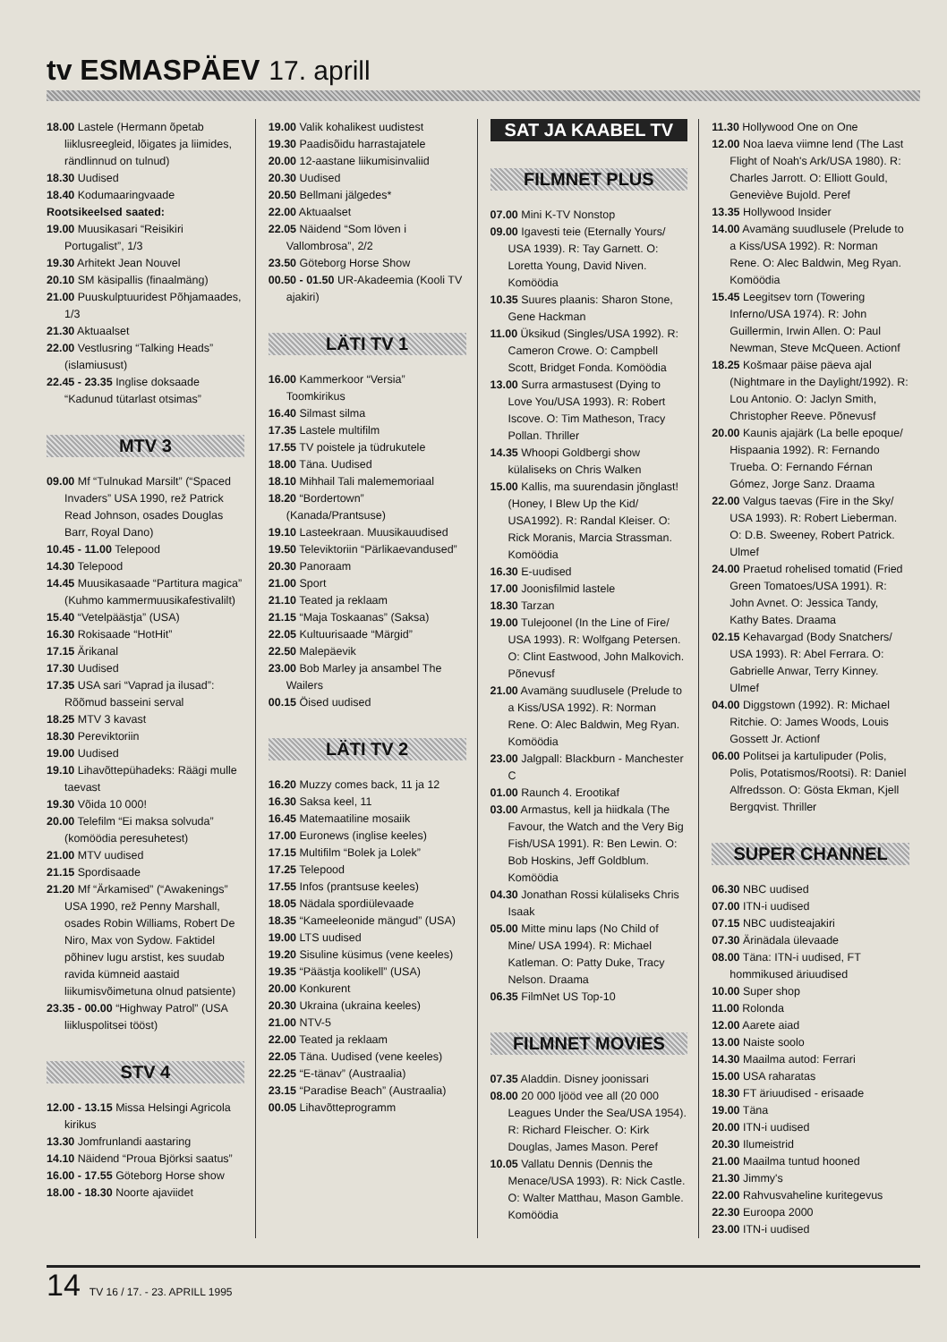tv ESMASPÄEV 17. aprill
18.00 Lastele (Hermann õpetab liiklusreegleid, lõigates ja liimides, rändlinnud on tulnud)
18.30 Uudised
18.40 Kodumaaringvaade
Rootsikeelsed saated:
19.00 Muusikasari “Reisikiri Portugalist”, 1/3
19.30 Arhitekt Jean Nouvel
20.10 SM käsipallis (finaalmäng)
21.00 Puuskulptuuridest Põhjamaades, 1/3
21.30 Aktuaalset
22.00 Vestlusring “Talking Heads” (islamiusust)
22.45 - 23.35 Inglise doksaade “Kadunud tütarlast otsimas”
MTV 3
09.00 Mf “Tulnukad Marsilt” (“Spaced Invaders” USA 1990, rež Patrick Read Johnson, osades Douglas Barr, Royal Dano)
10.45 - 11.00 Telepood
14.30 Telepood
14.45 Muusikasaade “Partitura magica” (Kuhmo kammermuusikafestivalilt)
15.40 “Vetelpäästja” (USA)
16.30 Rokisaade “HotHit”
17.15 Ärikanal
17.30 Uudised
17.35 USA sari “Vaprad ja ilusad”: Rõõmud basseini serval
18.25 MTV 3 kavast
18.30 Pereviktoriin
19.00 Uudised
19.10 Lihavõttepühadeks: Räägi mulle taevast
19.30 Võida 10 000!
20.00 Telefilm “Ei maksa solvuda” (komöödia peresuhetest)
21.00 MTV uudised
21.15 Spordisaade
21.20 Mf “Ärkamised” (“Awakenings” USA 1990, rež Penny Marshall, osades Robin Williams, Robert De Niro, Max von Sydow. Faktidel põhinev lugu arstist, kes suudab ravida kümneid aastaid liikumisvõimetuna olnud patsiente)
23.35 - 00.00 “Highway Patrol” (USA liikluspolitsei tööst)
STV 4
12.00 - 13.15 Missa Helsingi Agricola kirikus
13.30 Jomfrunlandi aastaring
14.10 Näidend “Proua Björksi saatus”
16.00 - 17.55 Göteborg Horse show
18.00 - 18.30 Noorte ajaviidet
19.00 Valik kohalikest uudistest
19.30 Paadisõidu harrastajatele
20.00 12-aastane liikumisinvaliid
20.30 Uudised
20.50 Bellmani jälgedes*
22.00 Aktuaalset
22.05 Näidend “Som löven i Vallombrosa”, 2/2
23.50 Göteborg Horse Show
00.50 - 01.50 UR-Akadeemia (Kooli TV ajakiri)
LÄTI TV 1
16.00 Kammerkoor “Versia” Toomkirikus
16.40 Silmast silma
17.35 Lastele multifilm
17.55 TV poistele ja tüdrukutele
18.00 Täna. Uudised
18.10 Mihhail Tali malememoriaal
18.20 “Bordertown” (Kanada/Prantsuse)
19.10 Lasteekraan. Muusikauudised
19.50 Televiktoriin “Pärlikaevandused”
20.30 Panoraam
21.00 Sport
21.10 Teated ja reklaam
21.15 “Maja Toskaanas” (Saksa)
22.05 Kultuurisaade “Märgid”
22.50 Malepäevik
23.00 Bob Marley ja ansambel The Wailers
00.15 Öised uudised
LÄTI TV 2
16.20 Muzzy comes back, 11 ja 12
16.30 Saksa keel, 11
16.45 Matemaatiline mosaiik
17.00 Euronews (inglise keeles)
17.15 Multifilm “Bolek ja Lolek”
17.25 Telepood
17.55 Infos (prantsuse keeles)
18.05 Nädala spordiülevaade
18.35 “Kameeleonide mängud” (USA)
19.00 LTS uudised
19.20 Sisuline küsimus (vene keeles)
19.35 “Päästja koolikell” (USA)
20.00 Konkurent
20.30 Ukraina (ukraina keeles)
21.00 NTV-5
22.00 Teated ja reklaam
22.05 Täna. Uudised (vene keeles)
22.25 “E-tänav” (Austraalia)
23.15 “Paradise Beach” (Austraalia)
00.05 Lihavõtteprogramm
SAT JA KAABEL TV
FILMNET PLUS
07.00 Mini K-TV Nonstop
09.00 Igavesti teie (Eternally Yours/ USA 1939). R: Tay Garnett. O: Loretta Young, David Niven. Komöödia
10.35 Suures plaanis: Sharon Stone, Gene Hackman
11.00 Üksikud (Singles/USA 1992). R: Cameron Crowe. O: Campbell Scott, Bridget Fonda. Komöödia
13.00 Surra armastusest (Dying to Love You/USA 1993). R: Robert Iscove. O: Tim Matheson, Tracy Pollan. Thriller
14.35 Whoopi Goldbergi show külaliseks on Chris Walken
15.00 Kallis, ma suurendasin jõnglast! (Honey, I Blew Up the Kid/ USA1992). R: Randal Kleiser. O: Rick Moranis, Marcia Strassman. Komöödia
16.30 E-uudised
17.00 Joonisfilmid lastele
18.30 Tarzan
19.00 Tulejoonel (In the Line of Fire/ USA 1993). R: Wolfgang Petersen. O: Clint Eastwood, John Malkovich. Põnevusf
21.00 Avamäng suudlusele (Prelude to a Kiss/USA 1992). R: Norman Rene. O: Alec Baldwin, Meg Ryan. Komöödia
23.00 Jalgpall: Blackburn - Manchester C
01.00 Raunch 4. Erootikaf
03.00 Armastus, kell ja hiidkala (The Favour, the Watch and the Very Big Fish/USA 1991). R: Ben Lewin. O: Bob Hoskins, Jeff Goldblum. Komöödia
04.30 Jonathan Rossi külaliseks Chris Isaak
05.00 Mitte minu laps (No Child of Mine/ USA 1994). R: Michael Katleman. O: Patty Duke, Tracy Nelson. Draama
06.35 FilmNet US Top-10
FILMNET MOVIES
07.35 Aladdin. Disney joonissari
08.00 20 000 ljööd vee all (20 000 Leagues Under the Sea/USA 1954). R: Richard Fleischer. O: Kirk Douglas, James Mason. Peref
10.05 Vallatu Dennis (Dennis the Menace/USA 1993). R: Nick Castle. O: Walter Matthau, Mason Gamble. Komöödia
11.30 Hollywood One on One
12.00 Noa laeva viimne lend (The Last Flight of Noah's Ark/USA 1980). R: Charles Jarrott. O: Elliott Gould, Geneviève Bujold. Peref
13.35 Hollywood Insider
14.00 Avamäng suudlusele (Prelude to a Kiss/USA 1992). R: Norman Rene. O: Alec Baldwin, Meg Ryan. Komöödia
15.45 Leegitsev torn (Towering Inferno/USA 1974). R: John Guillermin, Irwin Allen. O: Paul Newman, Steve McQueen. Actionf
18.25 Košmaar päise päeva ajal (Nightmare in the Daylight/1992). R: Lou Antonio. O: Jaclyn Smith, Christopher Reeve. Põnevusf
20.00 Kaunis ajajärk (La belle epoque/ Hispaania 1992). R: Fernando Trueba. O: Fernando Férnan Gómez, Jorge Sanz. Draama
22.00 Valgus taevas (Fire in the Sky/ USA 1993). R: Robert Lieberman. O: D.B. Sweeney, Robert Patrick. Ulmef
24.00 Praetud rohelised tomatid (Fried Green Tomatoes/USA 1991). R: John Avnet. O: Jessica Tandy, Kathy Bates. Draama
02.15 Kehavargad (Body Snatchers/ USA 1993). R: Abel Ferrara. O: Gabrielle Anwar, Terry Kinney. Ulmef
04.00 Diggstown (1992). R: Michael Ritchie. O: James Woods, Louis Gossett Jr. Actionf
06.00 Politsei ja kartulipuder (Polis, Polis, Potatismos/Rootsi). R: Daniel Alfredsson. O: Gösta Ekman, Kjell Bergqvist. Thriller
SUPER CHANNEL
06.30 NBC uudised
07.00 ITN-i uudised
07.15 NBC uudisteajakiri
07.30 Ärinädala ülevaade
08.00 Täna: ITN-i uudised, FT hommikused äriuudised
10.00 Super shop
11.00 Rolonda
12.00 Aarete aiad
13.00 Naiste soolo
14.30 Maailma autod: Ferrari
15.00 USA raharatas
18.30 FT äriuudised - erisaade
19.00 Täna
20.00 ITN-i uudised
20.30 Ilumeistrid
21.00 Maailma tuntud hooned
21.30 Jimmy's
22.00 Rahvusvaheline kuritegevus
22.30 Euroopa 2000
23.00 ITN-i uudised
14 TV 16 / 17. - 23. APRILL 1995